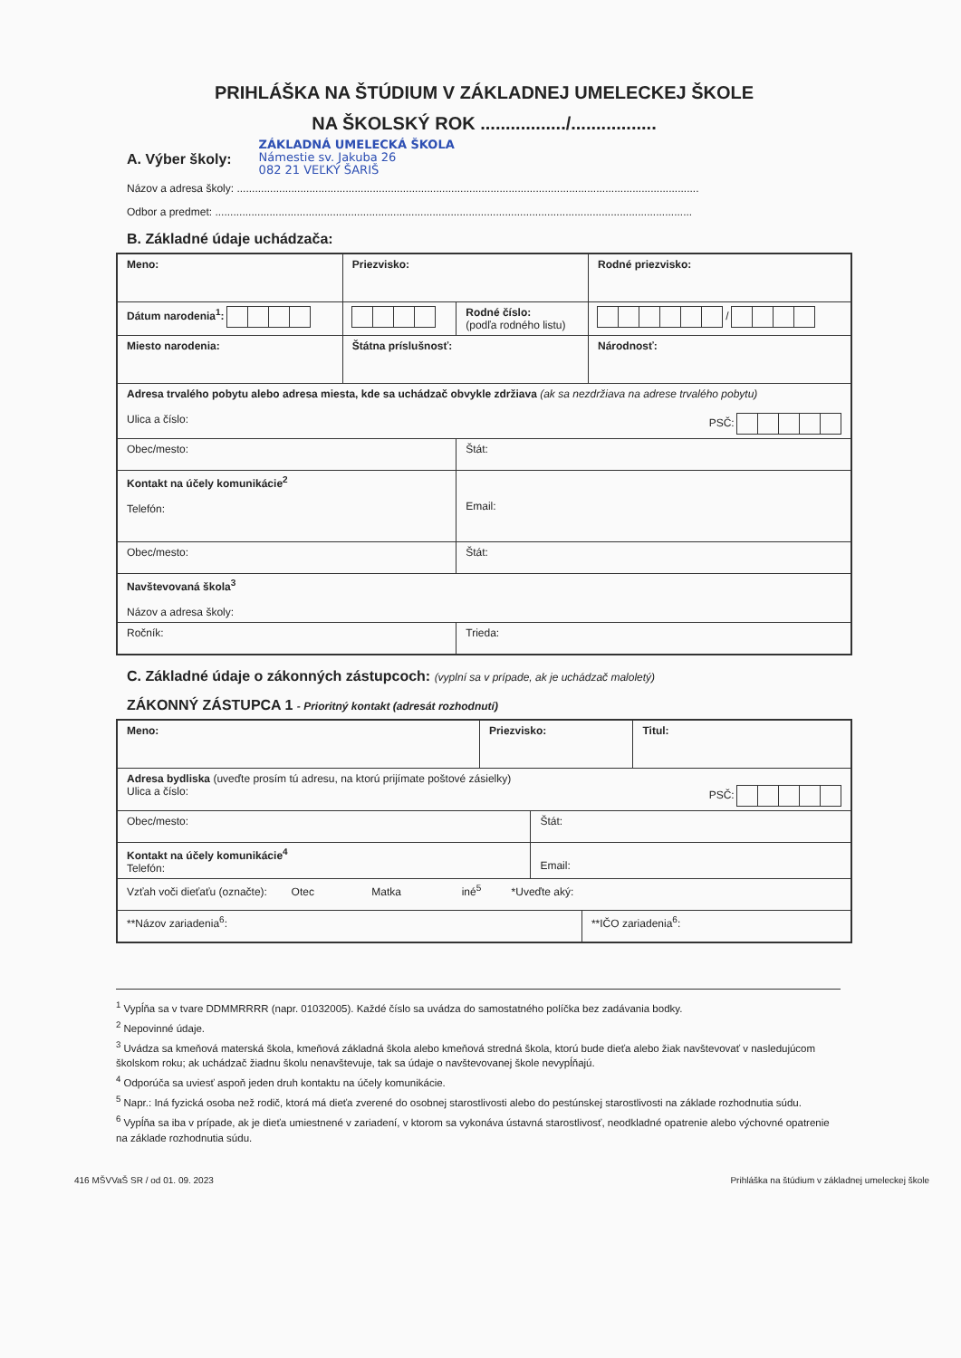PRIHLÁŠKA NA ŠTÚDIUM V ZÁKLADNEJ UMELECKEJ ŠKOLE
NA ŠKOLSKÝ ROK ................./.................
A. Výber školy:
ZÁKLADNÁ UMELECKÁ ŠKOLA
Námestie sv. Jakuba 26
082 21 VEĽKÝ ŠARIŠ
Názov a adresa školy: .........................................................................................................................................................
Odbor a predmet: ..............................................................................................................................................................
B. Základné údaje uchádzača:
| Meno: | Priezvisko: | | Rodné priezvisko: |
| Dátum narodenia<sup>1</sup>: | | Rodné číslo: (podľa rodného listu) | / |
| Miesto narodenia: | Štátna príslušnosť: | | Národnosť: |
| Adresa trvalého pobytu alebo adresa miesta, kde sa uchádzač obvykle zdržiava (ak sa nezdržiava na adrese trvalého pobytu) Ulica a číslo: PSČ: | | | |
| Obec/mesto: | | Štát: | |
| Kontakt na účely komunikácie<sup>2</sup> Telefón: | | Email: | |
| Obec/mesto: | | Štát: | |
| Navštevovaná škola<sup>3</sup> Názov a adresa školy: | | | |
| Ročník: | | Trieda: | |
C. Základné údaje o zákonných zástupcoch: (vyplní sa v prípade, ak je uchádzač maloletý)
ZÁKONNÝ ZÁSTUPCA 1 - Prioritný kontakt (adresát rozhodnutí)
| Meno: | Priezvisko: | | | Titul: |
| Adresa bydliska (uveďte prosím tú adresu, na ktorú prijímate poštové zásielky) Ulica a číslo: PSČ: | | | | |
| Obec/mesto: | | Štát: | | |
| Kontakt na účely komunikácie<sup>4</sup> Telefón: | | Email: | | |
| Vzťah voči dieťaťu (označte): Otec Matka iné<sup>5</sup> *Uveďte aký: | | | | |
| **Názov zariadenia<sup>6</sup>: | | | **IČO zariadenia<sup>6</sup>: | |
<sup>1</sup> Vypĺňa sa v tvare DDMMRRRR (napr. 01032005). Každé číslo sa uvádza do samostatného políčka bez zadávania bodky.
<sup>2</sup> Nepovinné údaje.
<sup>3</sup> Uvádza sa kmeňová materská škola, kmeňová základná škola alebo kmeňová stredná škola, ktorú bude dieťa alebo žiak navštevovať v nasledujúcom školskom roku; ak uchádzač žiadnu školu nenavštevuje, tak sa údaje o navštevovanej škole nevypĺňajú.
<sup>4</sup> Odporúča sa uviesť aspoň jeden druh kontaktu na účely komunikácie.
<sup>5</sup> Napr.: Iná fyzická osoba než rodič, ktorá má dieťa zverené do osobnej starostlivosti alebo do pestúnskej starostlivosti na základe rozhodnutia súdu.
<sup>6</sup> Vypĺňa sa iba v prípade, ak je dieťa umiestnené v zariadení, v ktorom sa vykonáva ústavná starostlivosť, neodkladné opatrenie alebo výchovné opatrenie na základe rozhodnutia súdu.
416 MŠVVaŠ SR / od 01. 09. 2023 Prihláška na štúdium v základnej umeleckej škole